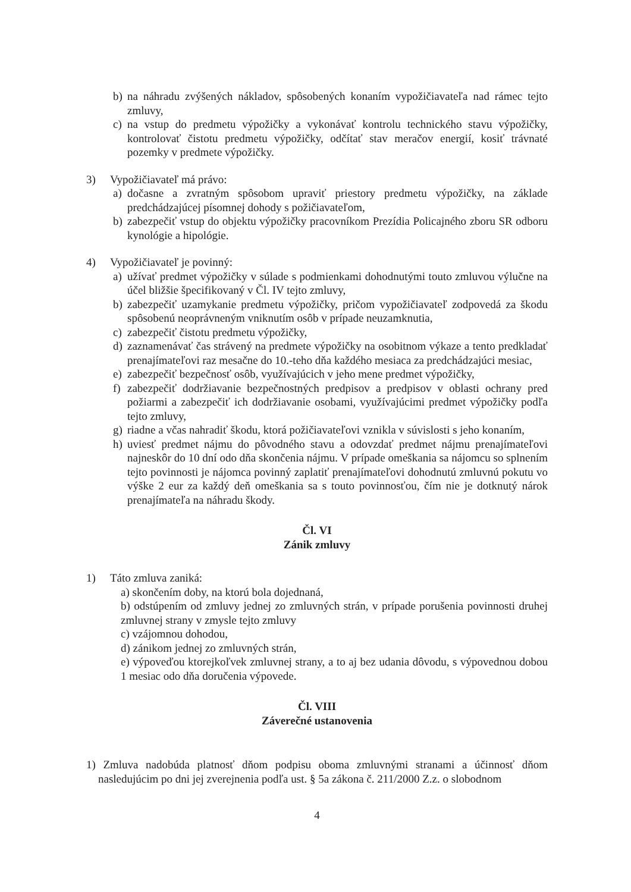b) na náhradu zvýšených nákladov, spôsobených konaním vypožičiavateľa nad rámec tejto zmluvy,
c) na vstup do predmetu výpožičky a vykonávať kontrolu technického stavu výpožičky, kontrolovať čistotu predmetu výpožičky, odčítať stav meračov energií, kosiť trávnaté pozemky v predmete výpožičky.
3) Vypožičiavateľ má právo:
a) dočasne a zvratným spôsobom upraviť priestory predmetu výpožičky, na základe predchádzajúcej písomnej dohody s požičiavateľom,
b) zabezpečiť vstup do objektu výpožičky pracovníkom Prezídia Policajného zboru SR odboru kynológie a hipológie.
4) Vypožičiavateľ je povinný:
a) užívať predmet výpožičky v súlade s podmienkami dohodnutými touto zmluvou výlučne na účel bližšie špecifikovaný v Čl. IV tejto zmluvy,
b) zabezpečiť uzamykanie predmetu výpožičky, pričom vypožičiavateľ zodpovedá za škodu spôsobenú neoprávneným vniknutím osôb v prípade neuzamknutia,
c) zabezpečiť čistotu predmetu výpožičky,
d) zaznamenávať čas strávený na predmete výpožičky na osobitnom výkaze a tento predkladať prenajímateľovi raz mesačne do 10.-teho dňa každého mesiaca za predchádzajúci mesiac,
e) zabezpečiť bezpečnosť osôb, využívajúcich v jeho mene predmet výpožičky,
f) zabezpečiť dodržiavanie bezpečnostných predpisov a predpisov v oblasti ochrany pred požiarmi a zabezpečiť ich dodržiavanie osobami, využívajúcimi predmet výpožičky podľa tejto zmluvy,
g) riadne a včas nahradiť škodu, ktorá požičiavateľovi vznikla v súvislosti s jeho konaním,
h) uviesť predmet nájmu do pôvodného stavu a odovzdať predmet nájmu prenajímateľovi najneskôr do 10 dní odo dňa skončenia nájmu. V prípade omeškania sa nájomcu so splnením tejto povinnosti je nájomca povinný zaplatiť prenajímateľovi dohodnutú zmluvnú pokutu vo výške 2 eur za každý deň omeškania sa s touto povinnosťou, čím nie je dotknutý nárok prenajímateľa na náhradu škody.
Čl. VI
Zánik zmluvy
1) Táto zmluva zaniká:
a) skončením doby, na ktorú bola dojednaná,
b) odstúpením od zmluvy jednej zo zmluvných strán, v prípade porušenia povinnosti druhej zmluvnej strany v zmysle tejto zmluvy
c) vzájomnou dohodou,
d) zánikom jednej zo zmluvných strán,
e) výpoveďou ktorejkoľvek zmluvnej strany, a to aj bez udania dôvodu, s výpovednou dobou 1 mesiac odo dňa doručenia výpovede.
Čl. VIII
Záverečné ustanovenia
1) Zmluva nadobúda platnosť dňom podpisu oboma zmluvnými stranami a účinnosť dňom nasledujúcim po dni jej zverejnenia podľa ust. § 5a zákona č. 211/2000 Z.z. o slobodnom
4